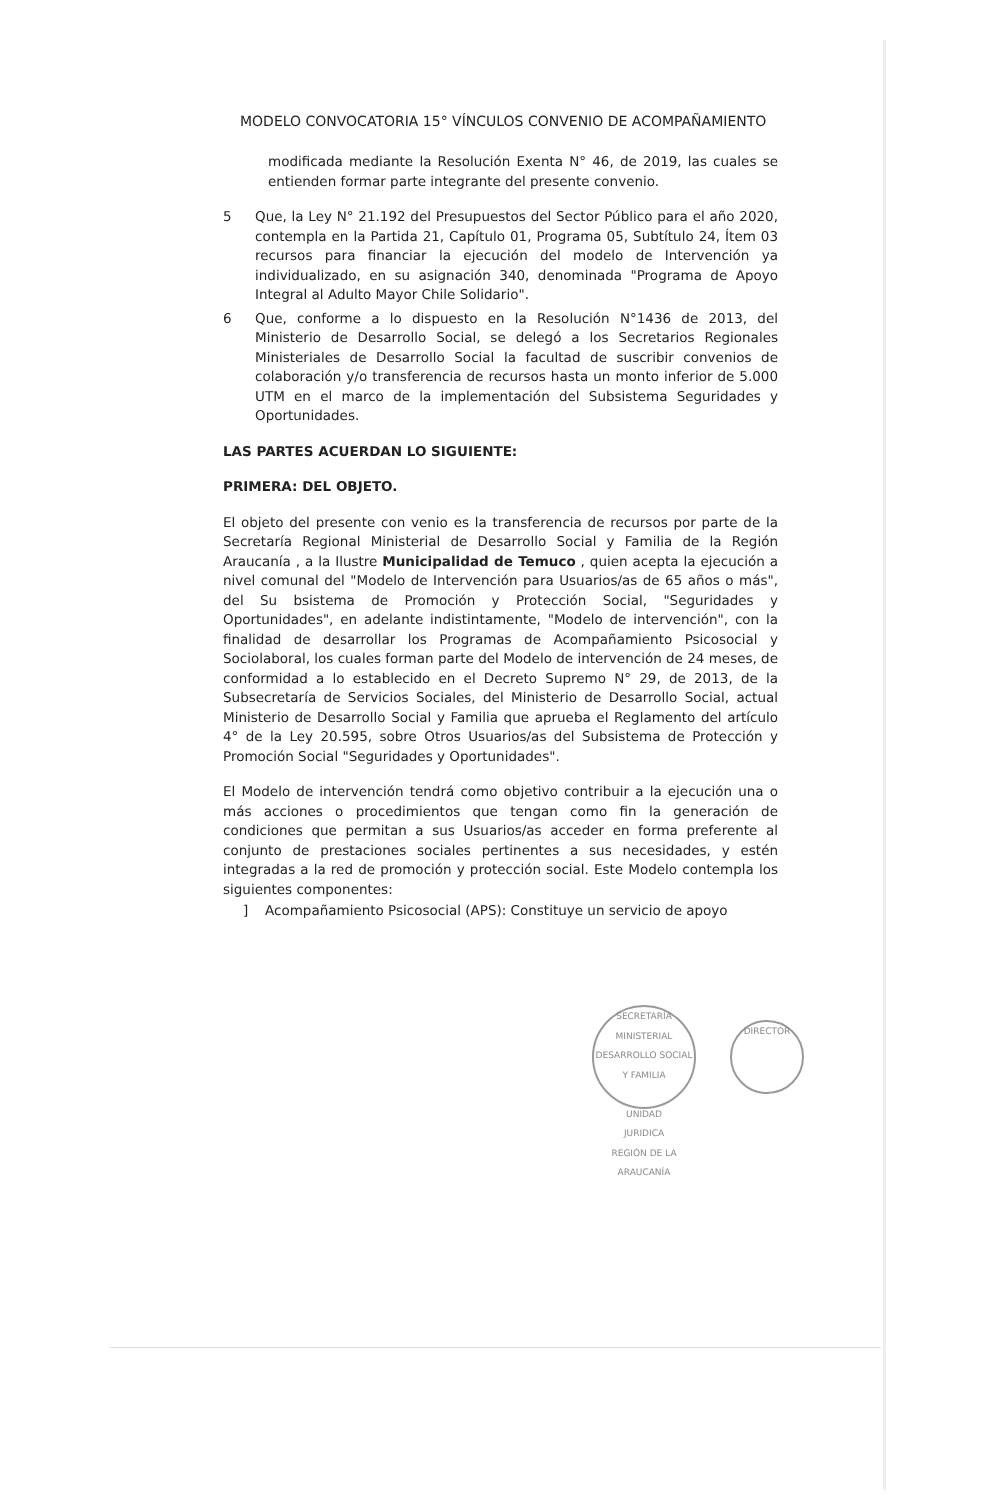MODELO CONVOCATORIA 15° VÍNCULOS CONVENIO DE ACOMPAÑAMIENTO
modificada mediante la Resolución Exenta N° 46, de 2019, las cuales se entienden formar parte integrante del presente convenio.
5 Que, la Ley N° 21.192 del Presupuestos del Sector Público para el año 2020, contempla en la Partida 21, Capítulo 01, Programa 05, Subtítulo 24, Ítem 03 recursos para financiar la ejecución del modelo de Intervención ya individualizado, en su asignación 340, denominada "Programa de Apoyo Integral al Adulto Mayor Chile Solidario".
6 Que, conforme a lo dispuesto en la Resolución N°1436 de 2013, del Ministerio de Desarrollo Social, se delegó a los Secretarios Regionales Ministeriales de Desarrollo Social la facultad de suscribir convenios de colaboración y/o transferencia de recursos hasta un monto inferior de 5.000 UTM en el marco de la implementación del Subsistema Seguridades y Oportunidades.
LAS PARTES ACUERDAN LO SIGUIENTE:
PRIMERA: DEL OBJETO.
El objeto del presente con venio es la transferencia de recursos por parte de la Secretaría Regional Ministerial de Desarrollo Social y Familia de la Región Araucanía , a la Ilustre Municipalidad de Temuco , quien acepta la ejecución a nivel comunal del "Modelo de Intervención para Usuarios/as de 65 años o más", del Su bsistema de Promoción y Protección Social, "Seguridades y Oportunidades", en adelante indistintamente, "Modelo de intervención", con la finalidad de desarrollar los Programas de Acompañamiento Psicosocial y Sociolaboral, los cuales forman parte del Modelo de intervención de 24 meses, de conformidad a lo establecido en el Decreto Supremo N° 29, de 2013, de la Subsecretaría de Servicios Sociales, del Ministerio de Desarrollo Social, actual Ministerio de Desarrollo Social y Familia que aprueba el Reglamento del artículo 4° de la Ley 20.595, sobre Otros Usuarios/as del Subsistema de Protección y Promoción Social "Seguridades y Oportunidades".
El Modelo de intervención tendrá como objetivo contribuir a la ejecución una o más acciones o procedimientos que tengan como fin la generación de condiciones que permitan a sus Usuarios/as acceder en forma preferente al conjunto de prestaciones sociales pertinentes a sus necesidades, y estén integradas a la red de promoción y protección social. Este Modelo contempla los siguientes componentes:
] Acompañamiento Psicosocial (APS): Constituye un servicio de apoyo
SECRETARÍA MINISTERIAL DESARROLLO SOCIAL Y FAMILIA
UNIDAD
JURIDICA
REGIÓN DE LA ARAUCANÍA
DIRECTOR